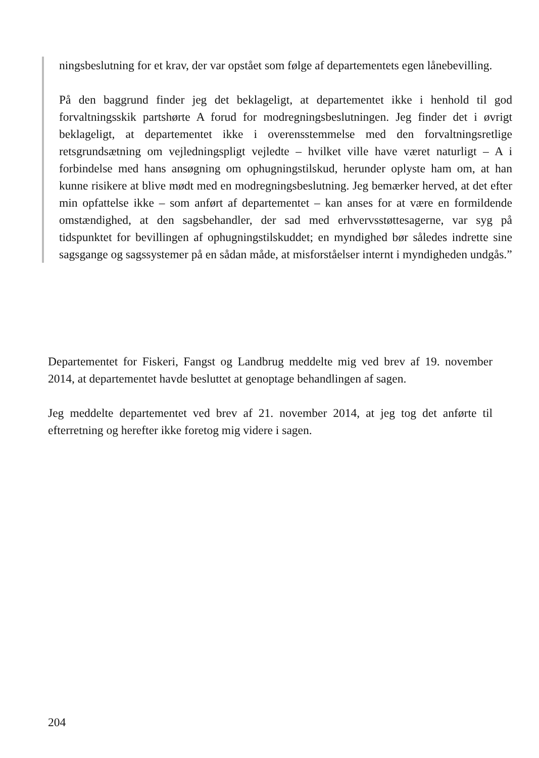ningsbeslutning for et krav, der var opstået som følge af departementets egen lånebevilling.
På den baggrund finder jeg det beklageligt, at departementet ikke i henhold til god forvaltningsskik partshørte A forud for modregningsbeslutningen. Jeg finder det i øvrigt beklageligt, at departementet ikke i overensstemmelse med den forvaltningsretlige retsgrundsætning om vejledningspligt vejledte – hvilket ville have været naturligt – A i forbindelse med hans ansøgning om ophugningstilskud, herunder oplyste ham om, at han kunne risikere at blive mødt med en modregningsbeslutning. Jeg bemærker herved, at det efter min opfattelse ikke – som anført af departementet – kan anses for at være en formildende omstændighed, at den sagsbehandler, der sad med erhvervsstøttesagerne, var syg på tidspunktet for bevillingen af ophugningstilskuddet; en myndighed bør således indrette sine sagsgange og sagssystemer på en sådan måde, at misforståelser internt i myndigheden undgås.”
Departementet for Fiskeri, Fangst og Landbrug meddelte mig ved brev af 19. november 2014, at departementet havde besluttet at genoptage behandlingen af sagen.
Jeg meddelte departementet ved brev af 21. november 2014, at jeg tog det anførte til efterretning og herefter ikke foretog mig videre i sagen.
204